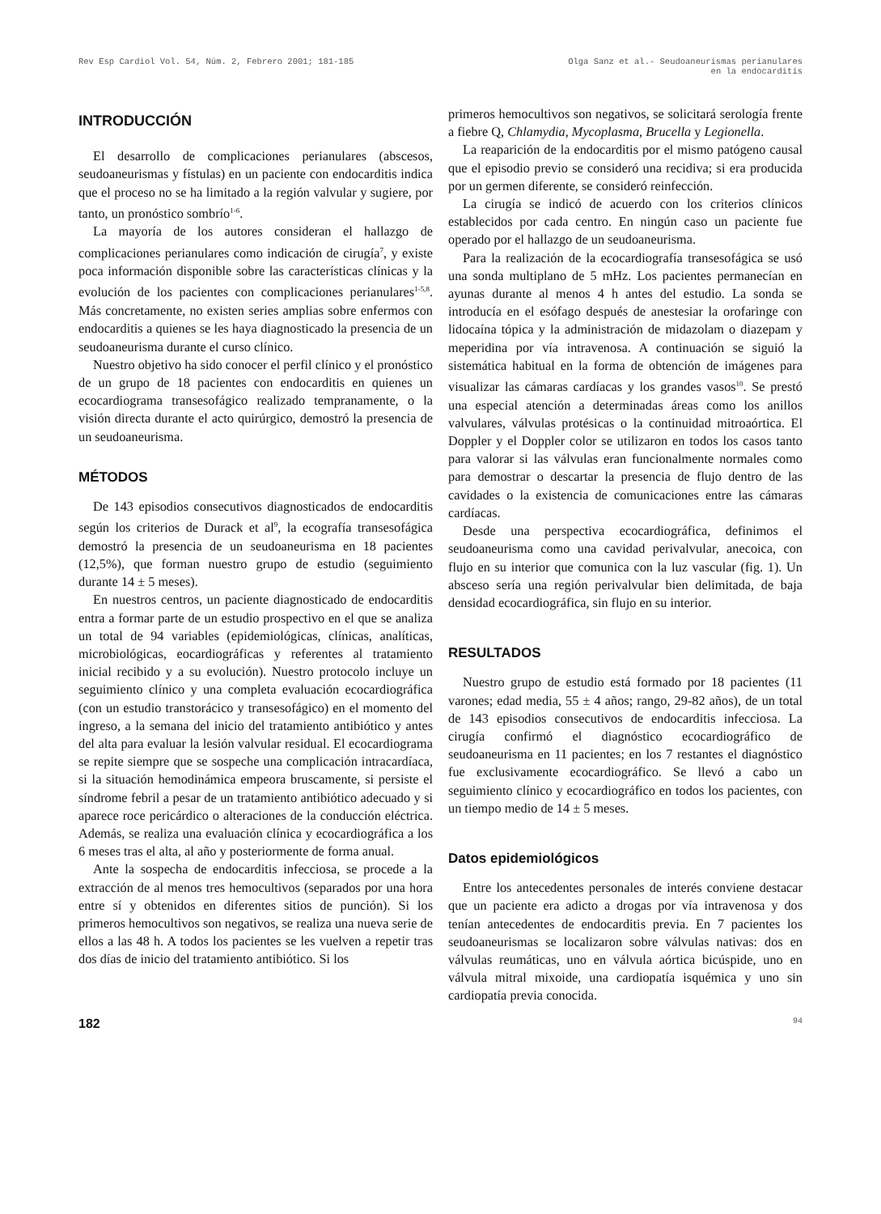Rev Esp Cardiol Vol. 54, Núm. 2, Febrero 2001; 181-185
Olga Sanz et al.- Seudoaneurismas perianulares
en la endocarditis
INTRODUCCIÓN
El desarrollo de complicaciones perianulares (abscesos, seudoaneurismas y fístulas) en un paciente con endocarditis indica que el proceso no se ha limitado a la región valvular y sugiere, por tanto, un pronóstico sombrío<sup>1-6</sup>.
La mayoría de los autores consideran el hallazgo de complicaciones perianulares como indicación de cirugía<sup>7</sup>, y existe poca información disponible sobre las características clínicas y la evolución de los pacientes con complicaciones perianulares<sup>1-5,8</sup>. Más concretamente, no existen series amplias sobre enfermos con endocarditis a quienes se les haya diagnosticado la presencia de un seudoaneurisma durante el curso clínico.
Nuestro objetivo ha sido conocer el perfil clínico y el pronóstico de un grupo de 18 pacientes con endocarditis en quienes un ecocardiograma transesofágico realizado tempranamente, o la visión directa durante el acto quirúrgico, demostró la presencia de un seudoaneurisma.
MÉTODOS
De 143 episodios consecutivos diagnosticados de endocarditis según los criterios de Durack et al<sup>9</sup>, la ecografía transesofágica demostró la presencia de un seudoaneurisma en 18 pacientes (12,5%), que forman nuestro grupo de estudio (seguimiento durante 14 ± 5 meses).
En nuestros centros, un paciente diagnosticado de endocarditis entra a formar parte de un estudio prospectivo en el que se analiza un total de 94 variables (epidemiológicas, clínicas, analíticas, microbiológicas, eocardiográficas y referentes al tratamiento inicial recibido y a su evolución). Nuestro protocolo incluye un seguimiento clínico y una completa evaluación ecocardiográfica (con un estudio transtorácico y transesofágico) en el momento del ingreso, a la semana del inicio del tratamiento antibiótico y antes del alta para evaluar la lesión valvular residual. El ecocardiograma se repite siempre que se sospeche una complicación intracardíaca, si la situación hemodinámica empeora bruscamente, si persiste el síndrome febril a pesar de un tratamiento antibiótico adecuado y si aparece roce pericárdico o alteraciones de la conducción eléctrica. Además, se realiza una evaluación clínica y ecocardiográfica a los 6 meses tras el alta, al año y posteriormente de forma anual.
Ante la sospecha de endocarditis infecciosa, se procede a la extracción de al menos tres hemocultivos (separados por una hora entre sí y obtenidos en diferentes sitios de punción). Si los primeros hemocultivos son negativos, se realiza una nueva serie de ellos a las 48 h. A todos los pacientes se les vuelven a repetir tras dos días de inicio del tratamiento antibiótico. Si los
primeros hemocultivos son negativos, se solicitará serología frente a fiebre Q, Chlamydia, Mycoplasma, Brucella y Legionella.
La reaparición de la endocarditis por el mismo patógeno causal que el episodio previo se consideró una recidiva; si era producida por un germen diferente, se consideró reinfección.
La cirugía se indicó de acuerdo con los criterios clínicos establecidos por cada centro. En ningún caso un paciente fue operado por el hallazgo de un seudoaneurisma.
Para la realización de la ecocardiografía transesofágica se usó una sonda multiplano de 5 mHz. Los pacientes permanecían en ayunas durante al menos 4 h antes del estudio. La sonda se introducía en el esófago después de anestesiar la orofaringe con lidocaína tópica y la administración de midazolam o diazepam y meperidina por vía intravenosa. A continuación se siguió la sistemática habitual en la forma de obtención de imágenes para visualizar las cámaras cardíacas y los grandes vasos<sup>10</sup>. Se prestó una especial atención a determinadas áreas como los anillos valvulares, válvulas protésicas o la continuidad mitroaórtica. El Doppler y el Doppler color se utilizaron en todos los casos tanto para valorar si las válvulas eran funcionalmente normales como para demostrar o descartar la presencia de flujo dentro de las cavidades o la existencia de comunicaciones entre las cámaras cardíacas.
Desde una perspectiva ecocardiográfica, definimos el seudoaneurisma como una cavidad perivalvular, anecoica, con flujo en su interior que comunica con la luz vascular (fig. 1). Un absceso sería una región perivalvular bien delimitada, de baja densidad ecocardiográfica, sin flujo en su interior.
RESULTADOS
Nuestro grupo de estudio está formado por 18 pacientes (11 varones; edad media, 55 ± 4 años; rango, 29-82 años), de un total de 143 episodios consecutivos de endocarditis infecciosa. La cirugía confirmó el diagnóstico ecocardiográfico de seudoaneurisma en 11 pacientes; en los 7 restantes el diagnóstico fue exclusivamente ecocardiográfico. Se llevó a cabo un seguimiento clínico y ecocardiográfico en todos los pacientes, con un tiempo medio de 14 ± 5 meses.
Datos epidemiológicos
Entre los antecedentes personales de interés conviene destacar que un paciente era adicto a drogas por vía intravenosa y dos tenían antecedentes de endocarditis previa. En 7 pacientes los seudoaneurismas se localizaron sobre válvulas nativas: dos en válvulas reumáticas, uno en válvula aórtica bicúspide, uno en válvula mitral mixoide, una cardiopatía isquémica y uno sin cardiopatía previa conocida.
182 94